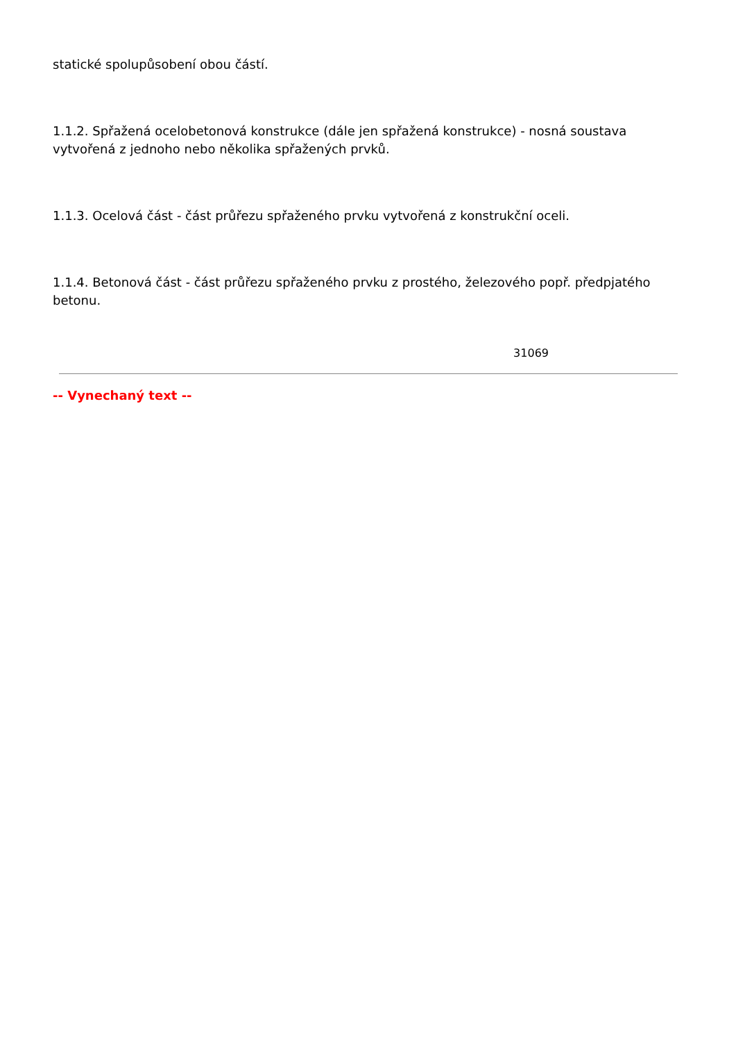statické spolupůsobení obou částí.
1.1.2. Spřažená ocelobetonová konstrukce (dále jen spřažená konstrukce) - nosná soustava vytvořená z jednoho nebo několika spřažených prvků.
1.1.3. Ocelová část - část průřezu spřaženého prvku vytvořená z konstrukční oceli.
1.1.4. Betonová část - část průřezu spřaženého prvku z prostého, železového popř. předpjatého betonu.
31069
-- Vynechaný text --